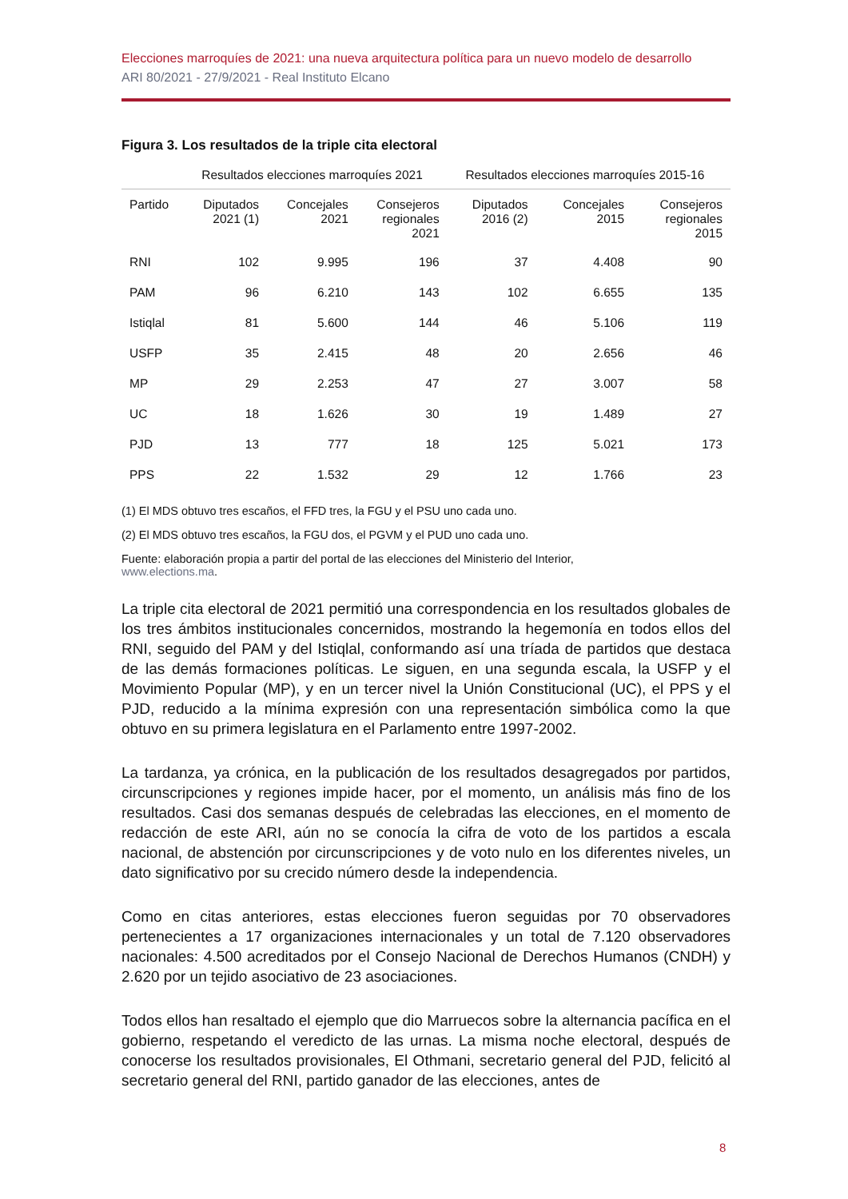Elecciones marroquíes de 2021: una nueva arquitectura política para un nuevo modelo de desarrollo
ARI 80/2021 - 27/9/2021 - Real Instituto Elcano
Figura 3. Los resultados de la triple cita electoral
| | Resultados elecciones marroquíes 2021 | | | Resultados elecciones marroquíes 2015-16 | | |
| --- | --- | --- | --- | --- | --- | --- |
| Partido | Diputados 2021 (1) | Concejales 2021 | Consejeros regionales 2021 | Diputados 2016 (2) | Concejales 2015 | Consejeros regionales 2015 |
| RNI | 102 | 9.995 | 196 | 37 | 4.408 | 90 |
| PAM | 96 | 6.210 | 143 | 102 | 6.655 | 135 |
| Istiqlal | 81 | 5.600 | 144 | 46 | 5.106 | 119 |
| USFP | 35 | 2.415 | 48 | 20 | 2.656 | 46 |
| MP | 29 | 2.253 | 47 | 27 | 3.007 | 58 |
| UC | 18 | 1.626 | 30 | 19 | 1.489 | 27 |
| PJD | 13 | 777 | 18 | 125 | 5.021 | 173 |
| PPS | 22 | 1.532 | 29 | 12 | 1.766 | 23 |
(1) El MDS obtuvo tres escaños, el FFD tres, la FGU y el PSU uno cada uno.
(2) El MDS obtuvo tres escaños, la FGU dos, el PGVM y el PUD uno cada uno.
Fuente: elaboración propia a partir del portal de las elecciones del Ministerio del Interior,
www.elections.ma.
La triple cita electoral de 2021 permitió una correspondencia en los resultados globales de los tres ámbitos institucionales concernidos, mostrando la hegemonía en todos ellos del RNI, seguido del PAM y del Istiqlal, conformando así una tríada de partidos que destaca de las demás formaciones políticas. Le siguen, en una segunda escala, la USFP y el Movimiento Popular (MP), y en un tercer nivel la Unión Constitucional (UC), el PPS y el PJD, reducido a la mínima expresión con una representación simbólica como la que obtuvo en su primera legislatura en el Parlamento entre 1997-2002.
La tardanza, ya crónica, en la publicación de los resultados desagregados por partidos, circunscripciones y regiones impide hacer, por el momento, un análisis más fino de los resultados. Casi dos semanas después de celebradas las elecciones, en el momento de redacción de este ARI, aún no se conocía la cifra de voto de los partidos a escala nacional, de abstención por circunscripciones y de voto nulo en los diferentes niveles, un dato significativo por su crecido número desde la independencia.
Como en citas anteriores, estas elecciones fueron seguidas por 70 observadores pertenecientes a 17 organizaciones internacionales y un total de 7.120 observadores nacionales: 4.500 acreditados por el Consejo Nacional de Derechos Humanos (CNDH) y 2.620 por un tejido asociativo de 23 asociaciones.
Todos ellos han resaltado el ejemplo que dio Marruecos sobre la alternancia pacífica en el gobierno, respetando el veredicto de las urnas. La misma noche electoral, después de conocerse los resultados provisionales, El Othmani, secretario general del PJD, felicitó al secretario general del RNI, partido ganador de las elecciones, antes de
8